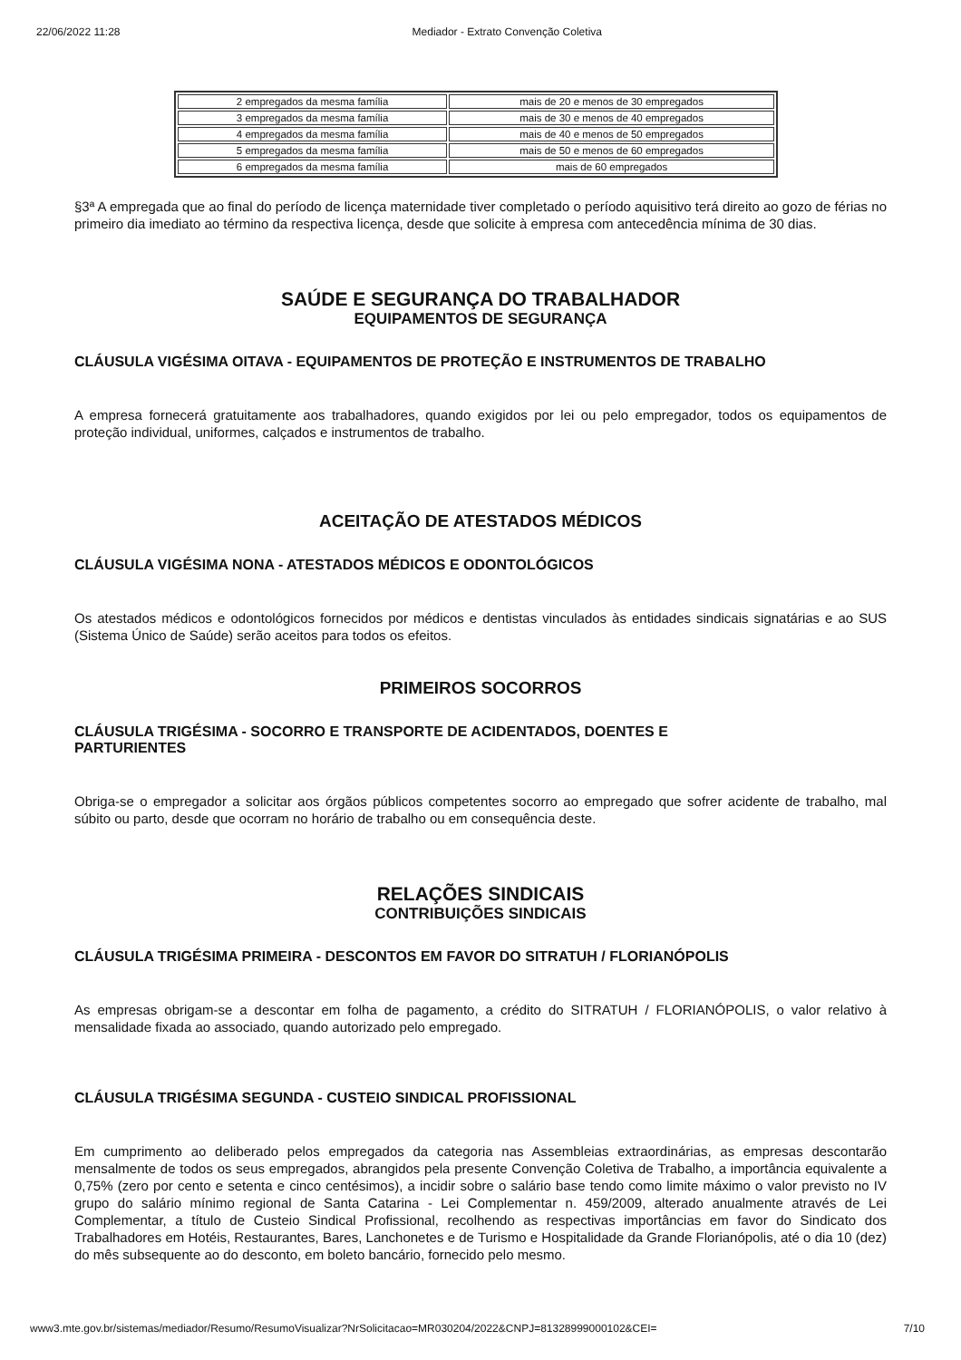22/06/2022 11:28 Mediador - Extrato Convenção Coletiva
| 2 empregados da mesma família | mais de 20 e menos de 30 empregados |
| 3 empregados da mesma família | mais de 30 e menos de 40 empregados |
| 4 empregados da mesma família | mais de 40 e menos de 50 empregados |
| 5 empregados da mesma família | mais de 50 e menos de 60 empregados |
| 6 empregados da mesma família | mais de 60 empregados |
§3ª A empregada que ao final do período de licença maternidade tiver completado o período aquisitivo terá direito ao gozo de férias no primeiro dia imediato ao término da respectiva licença, desde que solicite à empresa com antecedência mínima de 30 dias.
SAÚDE E SEGURANÇA DO TRABALHADOR
EQUIPAMENTOS DE SEGURANÇA
CLÁUSULA VIGÉSIMA OITAVA - EQUIPAMENTOS DE PROTEÇÃO E INSTRUMENTOS DE TRABALHO
A empresa fornecerá gratuitamente aos trabalhadores, quando exigidos por lei ou pelo empregador, todos os equipamentos de proteção individual, uniformes, calçados e instrumentos de trabalho.
ACEITAÇÃO DE ATESTADOS MÉDICOS
CLÁUSULA VIGÉSIMA NONA - ATESTADOS MÉDICOS E ODONTOLÓGICOS
Os atestados médicos e odontológicos fornecidos por médicos e dentistas vinculados às entidades sindicais signatárias e ao SUS (Sistema Único de Saúde) serão aceitos para todos os efeitos.
PRIMEIROS SOCORROS
CLÁUSULA TRIGÉSIMA - SOCORRO E TRANSPORTE DE ACIDENTADOS, DOENTES E
PARTURIENTES
Obriga-se o empregador a solicitar aos órgãos públicos competentes socorro ao empregado que sofrer acidente de trabalho, mal súbito ou parto, desde que ocorram no horário de trabalho ou em consequência deste.
RELAÇÕES SINDICAIS
CONTRIBUIÇÕES SINDICAIS
CLÁUSULA TRIGÉSIMA PRIMEIRA - DESCONTOS EM FAVOR DO SITRATUH / FLORIANÓPOLIS
As empresas obrigam-se a descontar em folha de pagamento, a crédito do SITRATUH / FLORIANÓPOLIS, o valor relativo à mensalidade fixada ao associado, quando autorizado pelo empregado.
CLÁUSULA TRIGÉSIMA SEGUNDA - CUSTEIO SINDICAL PROFISSIONAL
Em cumprimento ao deliberado pelos empregados da categoria nas Assembleias extraordinárias, as empresas descontarão mensalmente de todos os seus empregados, abrangidos pela presente Convenção Coletiva de Trabalho, a importância equivalente a 0,75% (zero por cento e setenta e cinco centésimos), a incidir sobre o salário base tendo como limite máximo o valor previsto no IV grupo do salário mínimo regional de Santa Catarina - Lei Complementar n. 459/2009, alterado anualmente através de Lei Complementar, a título de Custeio Sindical Profissional, recolhendo as respectivas importâncias em favor do Sindicato dos Trabalhadores em Hotéis, Restaurantes, Bares, Lanchonetes e de Turismo e Hospitalidade da Grande Florianópolis, até o dia 10 (dez) do mês subsequente ao do desconto, em boleto bancário, fornecido pelo mesmo.
www3.mte.gov.br/sistemas/mediador/Resumo/ResumoVisualizar?NrSolicitacao=MR030204/2022&CNPJ=81328999000102&CEI= 7/10